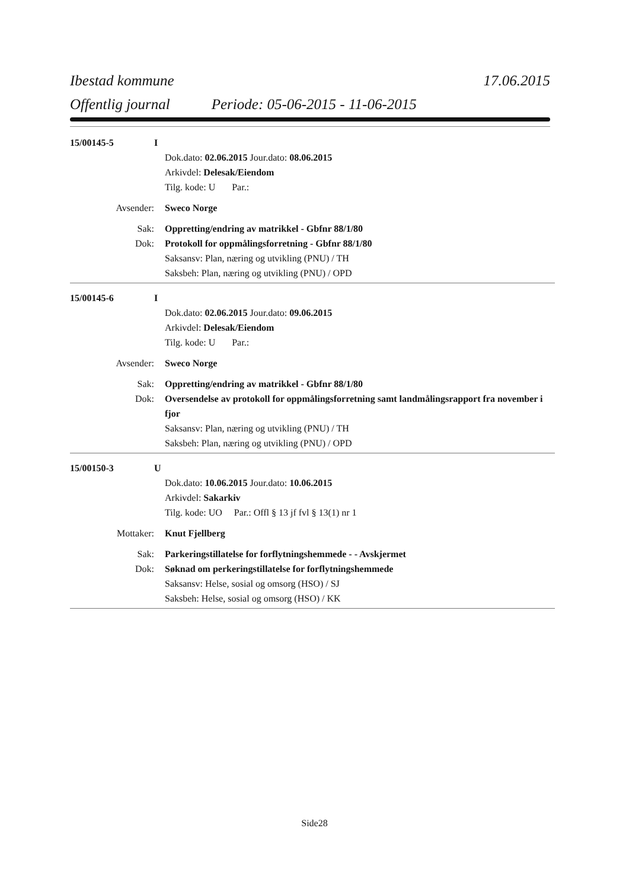Ibestad kommune 17.06.2015
Offentlig journal Periode: 05-06-2015 - 11-06-2015
15/00145-5 I
Dok.dato: 02.06.2015 Jour.dato: 08.06.2015
Arkivdel: Delesak/Eiendom
Tilg. kode: U Par.:
Avsender: Sweco Norge
Sak: Oppretting/endring av matrikkel - Gbfnr 88/1/80
Dok: Protokoll for oppmålingsforretning - Gbfnr 88/1/80
Saksansv: Plan, næring og utvikling (PNU) / TH
Saksbeh: Plan, næring og utvikling (PNU) / OPD
15/00145-6 I
Dok.dato: 02.06.2015 Jour.dato: 09.06.2015
Arkivdel: Delesak/Eiendom
Tilg. kode: U Par.:
Avsender: Sweco Norge
Sak: Oppretting/endring av matrikkel - Gbfnr 88/1/80
Dok: Oversendelse av protokoll for oppmålingsforretning samt landmålingsrapport fra november i fjor
Saksansv: Plan, næring og utvikling (PNU) / TH
Saksbeh: Plan, næring og utvikling (PNU) / OPD
15/00150-3 U
Dok.dato: 10.06.2015 Jour.dato: 10.06.2015
Arkivdel: Sakarkiv
Tilg. kode: UO Par.: Offl § 13 jf fvl § 13(1) nr 1
Mottaker: Knut Fjellberg
Sak: Parkeringstillatelse for forflytningshemmede - - Avskjermet
Dok: Søknad om perkeringstillatelse for forflytningshemmede
Saksansv: Helse, sosial og omsorg (HSO) / SJ
Saksbeh: Helse, sosial og omsorg (HSO) / KK
Side28